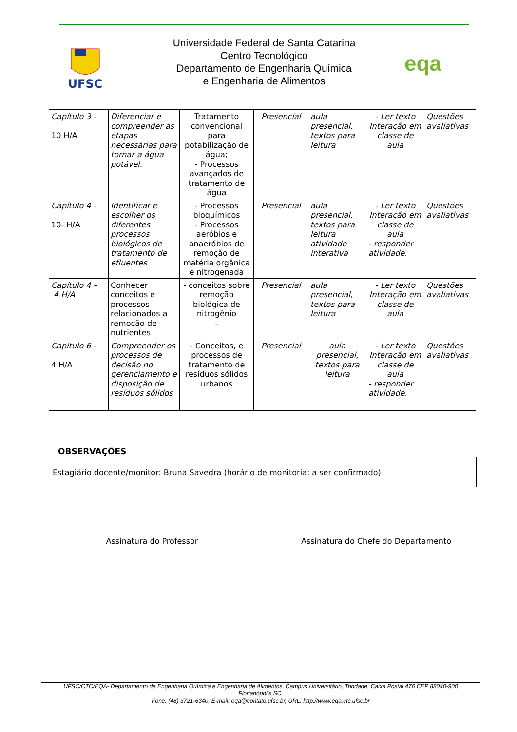UFSC
Universidade Federal de Santa Catarina
Centro Tecnológico
Departamento de Engenharia Química
e Engenharia de Alimentos
eqa
| Capítulo 3 - 10 H/A | Diferenciar e compreender as etapas necessárias para tornar a água potável. | Tratamento convencional para potabilização de água; - Processos avançados de tratamento de água | Presencial | aula presencial, textos para leitura | - Ler texto Interação em classe de aula | Questões avaliativas |
| Capítulo 4 - 10- H/A | Identificar e escolher os diferentes processos biológicos de tratamento de efluentes | - Processos bioquímicos - Processos aeróbios e anaeróbios de remoção de matéria orgânica e nitrogenada | Presencial | aula presencial, textos para leitura atividade interativa | - Ler texto Interação em classe de aula - responder atividade. | Questões avaliativas |
| Capítulo 4 – 4 H/A | Conhecer conceitos e processos relacionados a remoção de nutrientes | - conceitos sobre remoção biológica de nitrogênio - | Presencial | aula presencial, textos para leitura | - Ler texto Interação em classe de aula | Questões avaliativas |
| Capitulo 6 - 4 H/A | Compreender os processos de decisão no gerenciamento e disposição de resíduos sólidos | - Conceitos, e processos de tratamento de resíduos sólidos urbanos | Presencial | aula presencial, textos para leitura | - Ler texto Interação em classe de aula - responder atividade. | Questões avaliativas |
OBSERVAÇÕES
Estagiário docente/monitor: Bruna Savedra (horário de monitoria: a ser confirmado)
Assinatura do Professor
Assinatura do Chefe do Departamento
UFSC/CTC/EQA- Departamento de Engenharia Química e Engenharia de Alimentos, Campus Universitário, Trindade, Caixa Postal 476 CEP 88040-900 Florianópolis,SC.
Fone: (48) 3721-6340; E-mail: eqa@contato.ufsc.br, URL: http://www.eqa.ctc.ufsc.br